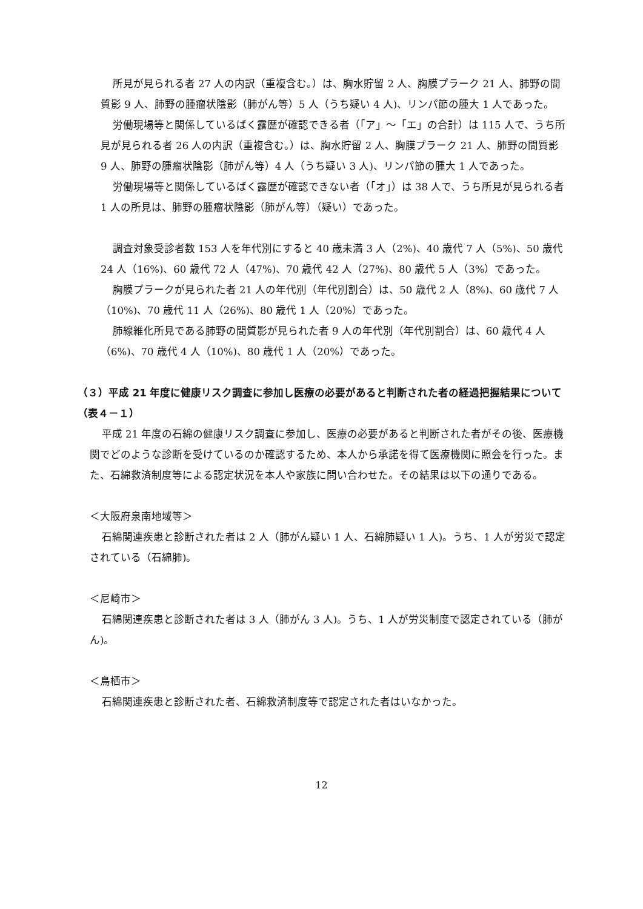所見が見られる者 27 人の内訳（重複含む。）は、胸水貯留 2 人、胸膜プラーク 21 人、肺野の間質影 9 人、肺野の腫瘤状陰影（肺がん等）5 人（うち疑い 4 人)、リンパ節の腫大 1 人であった。
労働現場等と関係しているばく露歴が確認できる者（「ア」～「エ」の合計）は 115 人で、うち所見が見られる者 26 人の内訳（重複含む。）は、胸水貯留 2 人、胸膜プラーク 21 人、肺野の間質影 9 人、肺野の腫瘤状陰影（肺がん等）4 人（うち疑い 3 人)、リンパ節の腫大 1 人であった。
労働現場等と関係しているばく露歴が確認できない者（「オ」）は 38 人で、うち所見が見られる者 1 人の所見は、肺野の腫瘤状陰影（肺がん等）（疑い）であった。
調査対象受診者数 153 人を年代別にすると 40 歳未満 3 人（2%)、40 歳代 7 人（5%)、50 歳代 24 人（16%)、60 歳代 72 人（47%)、70 歳代 42 人（27%)、80 歳代 5 人（3%）であった。
胸膜プラークが見られた者 21 人の年代別（年代別割合）は、50 歳代 2 人（8%)、60 歳代 7 人（10%)、70 歳代 11 人（26%)、80 歳代 1 人（20%）であった。
肺線維化所見である肺野の間質影が見られた者 9 人の年代別（年代別割合）は、60 歳代 4 人（6%)、70 歳代 4 人（10%)、80 歳代 1 人（20%）であった。
（３）平成 21 年度に健康リスク調査に参加し医療の必要があると判断された者の経過把握結果について（表４－１）
平成 21 年度の石綿の健康リスク調査に参加し、医療の必要があると判断された者がその後、医療機関でどのような診断を受けているのか確認するため、本人から承諾を得て医療機関に照会を行った。また、石綿救済制度等による認定状況を本人や家族に問い合わせた。その結果は以下の通りである。
＜大阪府泉南地域等＞
石綿関連疾患と診断された者は 2 人（肺がん疑い 1 人、石綿肺疑い 1 人)。うち、1 人が労災で認定されている（石綿肺)。
＜尼崎市＞
石綿関連疾患と診断された者は 3 人（肺がん 3 人)。うち、1 人が労災制度で認定されている（肺がん)。
＜鳥栖市＞
石綿関連疾患と診断された者、石綿救済制度等で認定された者はいなかった。
12